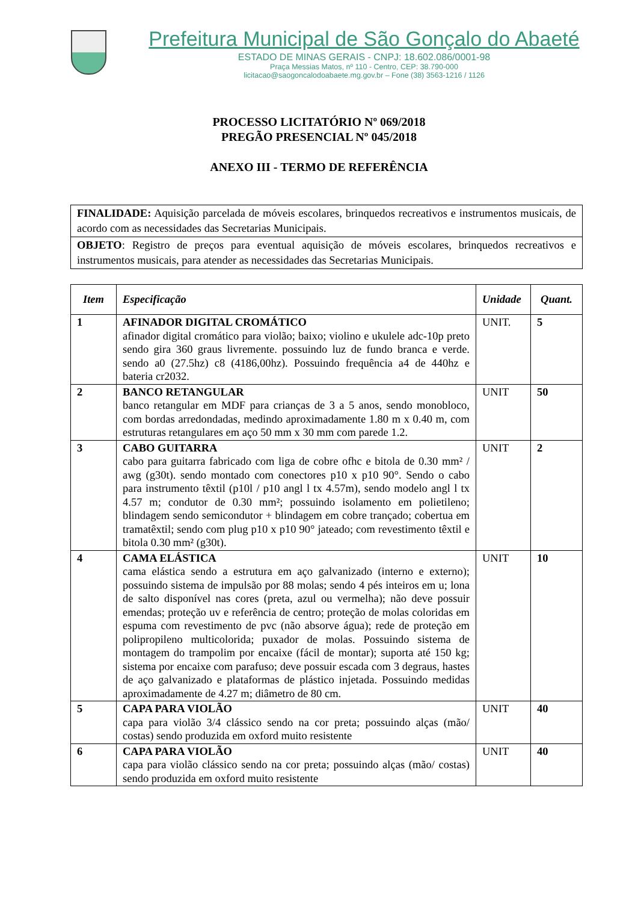Prefeitura Municipal de São Gonçalo do Abaeté
ESTADO DE MINAS GERAIS - CNPJ: 18.602.086/0001-98
Praça Messias Matos, nº 110 - Centro, CEP: 38.790-000
licitacao@saogoncalodoabaete.mg.gov.br – Fone (38) 3563-1216 / 1126
PROCESSO LICITATÓRIO Nº 069/2018
PREGÃO PRESENCIAL Nº 045/2018
ANEXO III - TERMO DE REFERÊNCIA
| FINALIDADE: Aquisição parcelada de móveis escolares, brinquedos recreativos e instrumentos musicais, de acordo com as necessidades das Secretarias Municipais. |
| OBJETO : Registro de preços para eventual aquisição de móveis escolares, brinquedos recreativos e instrumentos musicais, para atender as necessidades das Secretarias Municipais. |
| Item | Especificação | Unidade | Quant. |
| --- | --- | --- | --- |
| 1 | AFINADOR DIGITAL CROMÁTICO afinador digital cromático para violão; baixo; violino e ukulele adc-10p preto sendo gira 360 graus livremente. possuindo luz de fundo branca e verde. sendo a0 (27.5hz) c8 (4186,00hz). Possuindo frequência a4 de 440hz e bateria cr2032. | UNIT. | 5 |
| 2 | BANCO RETANGULAR banco retangular em MDF para crianças de 3 a 5 anos, sendo monobloco, com bordas arredondadas, medindo aproximadamente 1.80 m x 0.40 m, com estruturas retangulares em aço 50 mm x 30 mm com parede 1.2. | UNIT | 50 |
| 3 | CABO GUITARRA cabo para guitarra fabricado com liga de cobre ofhc e bitola de 0.30 mm² / awg (g30t). sendo montado com conectores p10 x p10 90°. Sendo o cabo para instrumento têxtil (p10l / p10 angl l tx 4.57m), sendo modelo angl l tx 4.57 m; condutor de 0.30 mm²; possuindo isolamento em polietileno; blindagem sendo semicondutor + blindagem em cobre trançado; cobertua em tramatêxtil; sendo com plug p10 x p10 90° jateado; com revestimento têxtil e bitola 0.30 mm² (g30t). | UNIT | 2 |
| 4 | CAMA ELÁSTICA cama elástica sendo a estrutura em aço galvanizado (interno e externo); possuindo sistema de impulsão por 88 molas; sendo 4 pés inteiros em u; lona de salto disponível nas cores (preta, azul ou vermelha); não deve possuir emendas; proteção uv e referência de centro; proteção de molas coloridas em espuma com revestimento de pvc (não absorve água); rede de proteção em polipropileno multicolorida; puxador de molas. Possuindo sistema de montagem do trampolim por encaixe (fácil de montar); suporta até 150 kg; sistema por encaixe com parafuso; deve possuir escada com 3 degraus, hastes de aço galvanizado e plataformas de plástico injetada. Possuindo medidas aproximadamente de 4.27 m; diâmetro de 80 cm. | UNIT | 10 |
| 5 | CAPA PARA VIOLÃO capa para violão 3/4 clássico sendo na cor preta; possuindo alças (mão/ costas) sendo produzida em oxford muito resistente | UNIT | 40 |
| 6 | CAPA PARA VIOLÃO capa para violão clássico sendo na cor preta; possuindo alças (mão/ costas) sendo produzida em oxford muito resistente | UNIT | 40 |